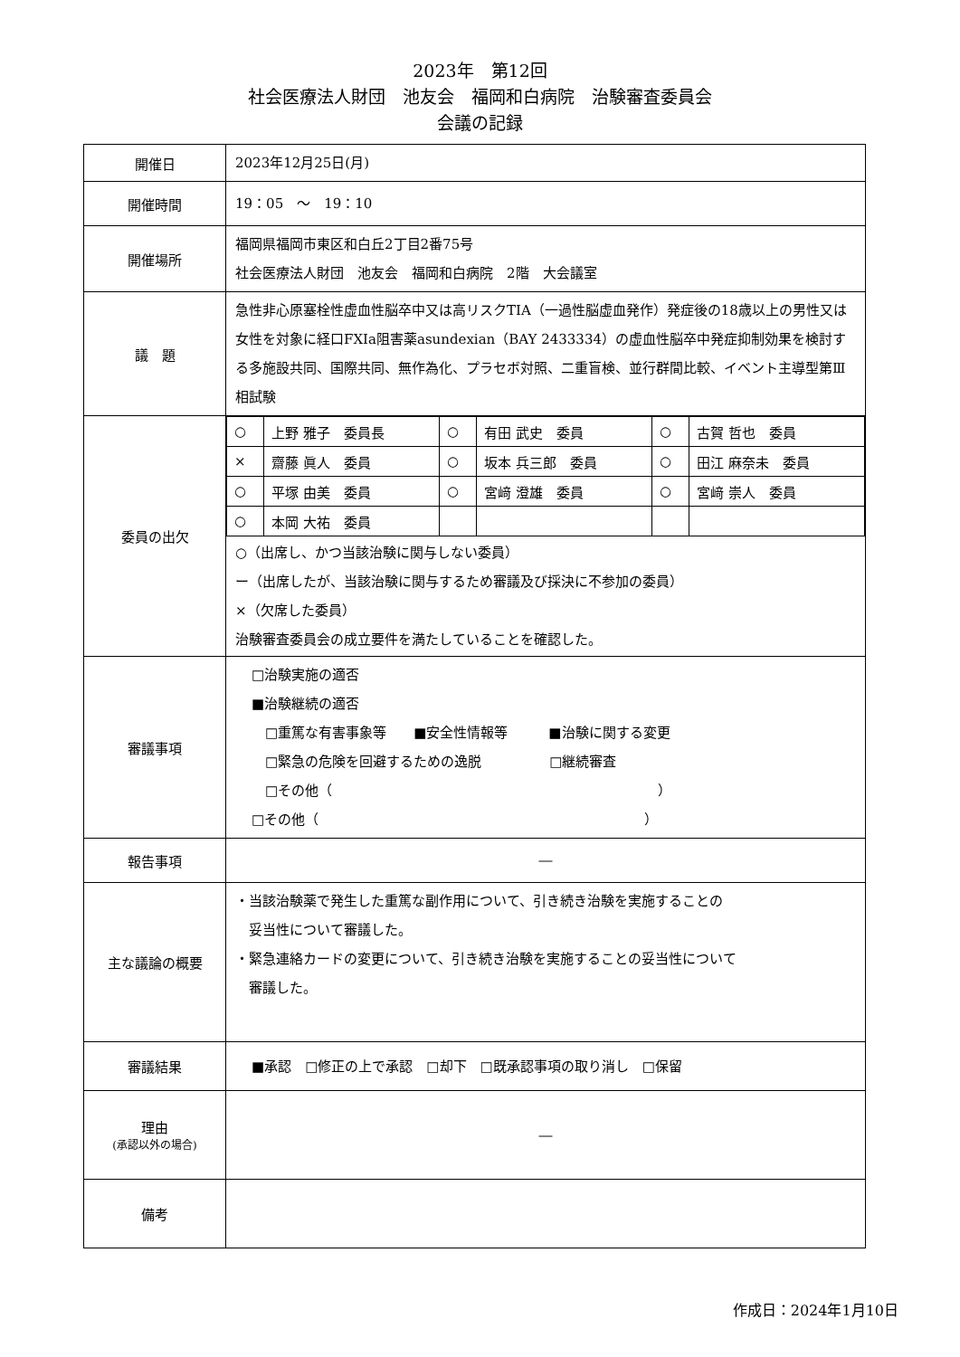2023年　第12回
社会医療法人財団　池友会　福岡和白病院　治験審査委員会
会議の記録
| 開催日 | 2023年12月25日(月) |
| 開催時間 | 19：05 ～ 19：10 |
| 開催場所 | 福岡県福岡市東区和白丘2丁目2番75号 社会医療法人財団 池友会 福岡和白病院 2階 大会議室 |
| 議 題 | 急性非心原塞栓性虚血性脳卒中又は高リスクTIA（一過性脳虚血発作）発症後の18歳以上の男性又は女性を対象に経口FXIa阻害薬asundexian（BAY 2433334）の虚血性脳卒中発症抑制効果を検討する多施設共同、国際共同、無作為化、プラセボ対照、二重盲検、並行群間比較、イベント主導型第Ⅲ相試験 |
| 委員の出欠 | / ○ / 上野 雅子 委員長 / ○ / 有田 武史 委員 / ○ / 古賀 哲也 委員 / / × / 齋藤 眞人 委員 / ○ / 坂本 兵三郎 委員 / ○ / 田江 麻奈未 委員 / / ○ / 平塚 由美 委員 / ○ / 宮﨑 澄雄 委員 / ○ / 宮﨑 崇人 委員 / / ○ / 本岡 大祐 委員 / / / / / ○（出席し、かつ当該治験に関与しない委員） ー（出席したが、当該治験に関与するため審議及び採決に不参加の委員） ×（欠席した委員） 治験審査委員会の成立要件を満たしていることを確認した。 |
| 審議事項 | □治験実施の適否 ■治験継続の適否 □重篤な有害事象等 ■安全性情報等 ■治験に関する変更 □緊急の危険を回避するための逸脱 □継続審査 □その他（ ） □その他（ ） |
| 報告事項 | ― |
| 主な議論の概要 | ・当該治験薬で発生した重篤な副作用について、引き続き治験を実施することの 妥当性について審議した。 ・緊急連絡カードの変更について、引き続き治験を実施することの妥当性について 審議した。 |
| 審議結果 | ■承認 □修正の上で承認 □却下 □既承認事項の取り消し □保留 |
| 理由 (承認以外の場合) | ― |
| 備考 | |
作成日：2024年1月10日